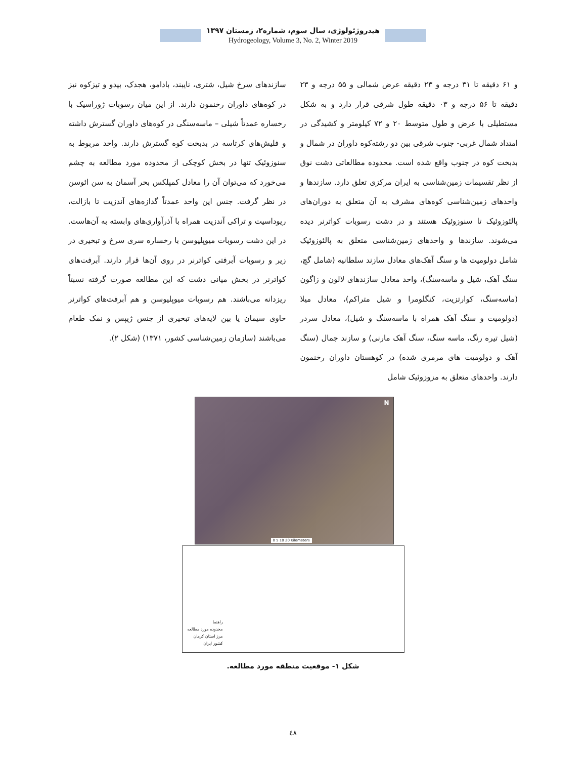هیدروژئولوژی، سال سوم، شماره۲، زمستان ۱۳۹۷
Hydrogeology, Volume 3, No. 2, Winter 2019
و ۶۱ دقیقه تا ۳۱ درجه و ۲۳ دقیقه عرض شمالی و ۵۵ درجه و ۲۳ دقیقه تا ۵۶ درجه و ۰۳ دقیقه طول شرقی قرار دارد و به شکل مستطیلی با عرض و طول متوسط ۲۰ و ۷۲ کیلومتر و کشیدگی در امتداد شمال غربی- جنوب شرقی بین دو رشته‌کوه داوران در شمال و بدبخت کوه در جنوب واقع شده است. محدوده مطالعاتی دشت نوق از نظر تقسیمات زمین‌شناسی به ایران مرکزی تعلق دارد. سازندها و واحدهای زمین‌شناسی کوه‌های مشرف به آن متعلق به دوران‌های پالئوزوئیک تا سنوزوئیک هستند و در دشت رسوبات کواترنر دیده می‌شوند. سازندها و واحدهای زمین‌شناسی متعلق به پالئوزوئیک شامل دولومیت ها و سنگ آهک‌های معادل سازند سلطانیه (شامل گچ، سنگ آهک، شیل و ماسه‌سنگ)، واحد معادل سازندهای لالون و زاگون (ماسه‌سنگ، کوارتزیت، کنگلومرا و شیل متراکم)، معادل میلا (دولومیت و سنگ آهک همراه با ماسه‌سنگ و شیل)، معادل سردر (شیل تیره رنگ، ماسه سنگ، سنگ آهک مارنی) و سازند جمال (سنگ آهک و دولومیت های مرمری شده) در کوهستان داوران رخنمون دارند. واحدهای متعلق به مزوزوئیک شامل
سازندهای سرخ شیل، شتری، نایبند، بادامو، هجدک، بیدو و تیزکوه نیز در کوه‌های داوران رخنمون دارند. از این میان رسوبات ژوراسیک با رخساره عمدتاً شیلی – ماسه‌سنگی در کوه‌های داوران گسترش داشته و فلیش‌های کرتاسه در بدبخت کوه گسترش دارند. واحد مربوط به سنوزوئیک تنها در بخش کوچکی از محدوده مورد مطالعه به چشم می‌خورد که می‌توان آن را معادل کمپلکس بحر آسمان به سن ائوسن در نظر گرفت. جنس این واحد عمدتاً گدازه‌های آندزیت تا بازالت، ریوداسیت و تراکی آندزیت همراه با آذرآواری‌های وابسته به آن‌هاست. در این دشت رسوبات میوپلیوسن با رخساره سری سرخ و تبخیری در زیر و رسوبات آبرفتی کواترنر در روی آن‌ها قرار دارند. آبرفت‌های کواترنر در بخش میانی دشت که این مطالعه صورت گرفته نسبتاً ریزدانه می‌باشند. هم رسوبات میوپلیوسن و هم آبرفت‌های کواترنر حاوی سیمان یا بین لایه‌های تبخیری از جنس ژیپس و نمک طعام می‌باشند (سازمان زمین‌شناسی کشور، ۱۳۷۱) (شکل ۲).
N
0 5 10 20 Kilometers
راهنما
محدوده مورد مطالعه
مرز استان کرمان
کشور ایران
شکل ۱- موقعیت منطقه مورد مطالعه.
٤٨